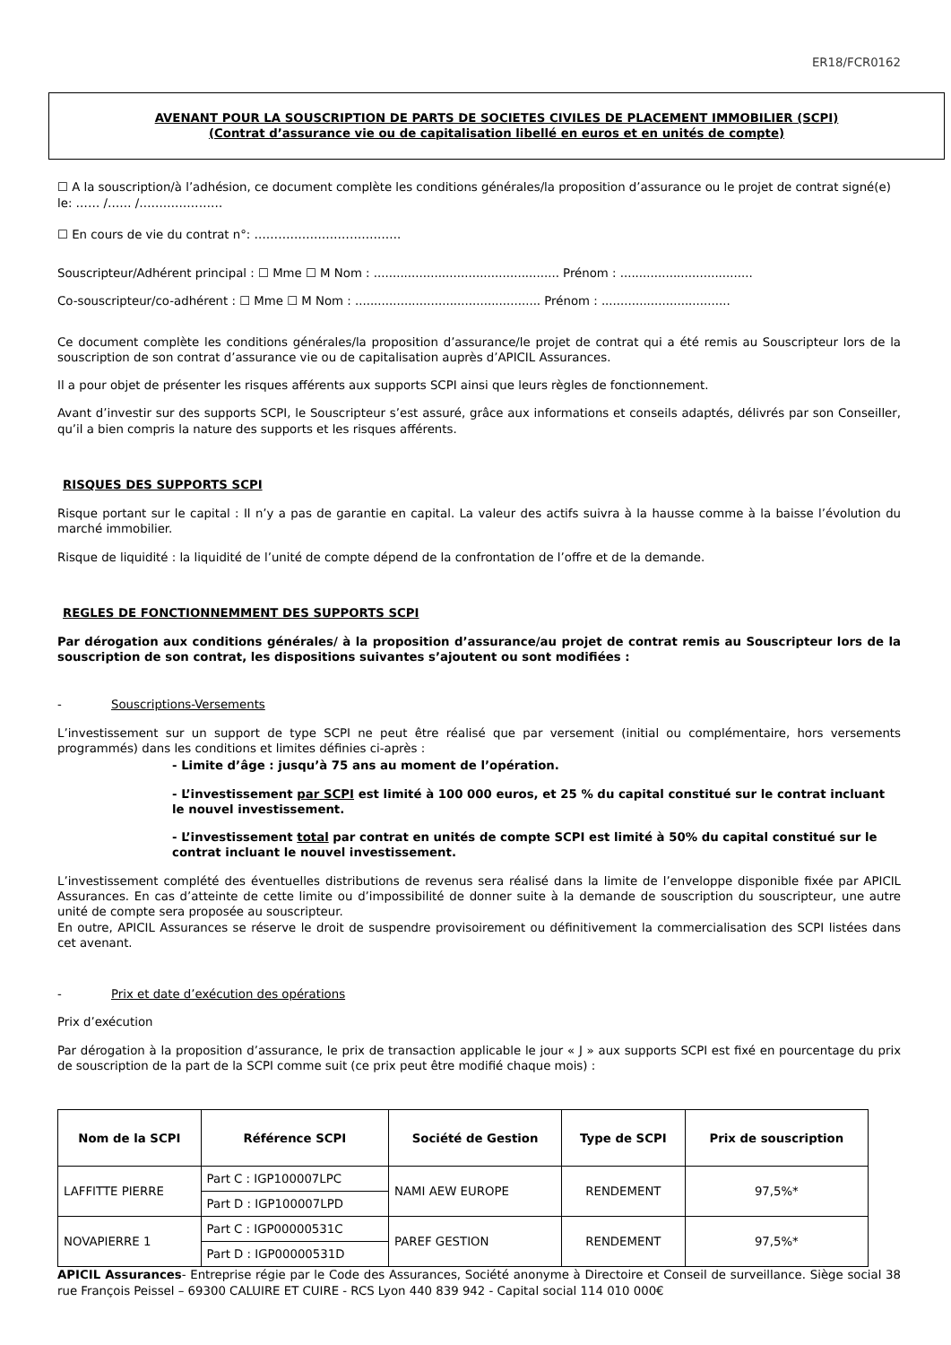ER18/FCR0162
AVENANT POUR LA SOUSCRIPTION DE PARTS DE SOCIETES CIVILES DE PLACEMENT IMMOBILIER (SCPI)
(Contrat d’assurance vie ou de capitalisation libellé en euros et en unités de compte)
☐ A la souscription/à l’adhésion, ce document complète les conditions générales/la proposition d’assurance ou le projet de contrat signé(e) le: …… /…… /…………………
☐ En cours de vie du contrat n°: ……………………………….
Souscripteur/Adhérent principal : ☐ Mme ☐ M Nom : ................................................. Prénom : ...................................
Co-souscripteur/co-adhérent : ☐ Mme ☐ M Nom : ................................................. Prénom : ..................................
Ce document complète les conditions générales/la proposition d’assurance/le projet de contrat qui a été remis au Souscripteur lors de la souscription de son contrat d’assurance vie ou de capitalisation auprès d’APICIL Assurances.
Il a pour objet de présenter les risques afférents aux supports SCPI ainsi que leurs règles de fonctionnement.
Avant d’investir sur des supports SCPI, le Souscripteur s’est assuré, grâce aux informations et conseils adaptés, délivrés par son Conseiller, qu’il a bien compris la nature des supports et les risques afférents.
RISQUES DES SUPPORTS SCPI
Risque portant sur le capital : Il n’y a pas de garantie en capital. La valeur des actifs suivra à la hausse comme à la baisse l’évolution du marché immobilier.
Risque de liquidité : la liquidité de l’unité de compte dépend de la confrontation de l’offre et de la demande.
REGLES DE FONCTIONNEMMENT DES SUPPORTS SCPI
Par dérogation aux conditions générales/ à la proposition d’assurance/au projet de contrat remis au Souscripteur lors de la souscription de son contrat, les dispositions suivantes s’ajoutent ou sont modifiées :
- Souscriptions-Versements
L’investissement sur un support de type SCPI ne peut être réalisé que par versement (initial ou complémentaire, hors versements programmés) dans les conditions et limites définies ci-après :
- Limite d’âge : jusqu’à 75 ans au moment de l’opération.
- L’investissement par SCPI est limité à 100 000 euros, et 25 % du capital constitué sur le contrat incluant le nouvel investissement.
- L’investissement total par contrat en unités de compte SCPI est limité à 50% du capital constitué sur le contrat incluant le nouvel investissement.
L’investissement complété des éventuelles distributions de revenus sera réalisé dans la limite de l’enveloppe disponible fixée par APICIL Assurances. En cas d’atteinte de cette limite ou d’impossibilité de donner suite à la demande de souscription du souscripteur, une autre unité de compte sera proposée au souscripteur.
En outre, APICIL Assurances se réserve le droit de suspendre provisoirement ou définitivement la commercialisation des SCPI listées dans cet avenant.
- Prix et date d’exécution des opérations
Prix d’exécution
Par dérogation à la proposition d’assurance, le prix de transaction applicable le jour « J » aux supports SCPI est fixé en pourcentage du prix de souscription de la part de la SCPI comme suit (ce prix peut être modifié chaque mois) :
| Nom de la SCPI | Référence SCPI | Société de Gestion | Type de SCPI | Prix de souscription |
| --- | --- | --- | --- | --- |
| LAFFITTE PIERRE | Part C : IGP100007LPC | NAMI AEW EUROPE | RENDEMENT | 97,5%* |
| | Part D : IGP100007LPD | | | |
| NOVAPIERRE 1 | Part C : IGP00000531C | PAREF GESTION | RENDEMENT | 97,5%* |
| | Part D : IGP00000531D | | | |
APICIL Assurances- Entreprise régie par le Code des Assurances, Société anonyme à Directoire et Conseil de surveillance. Siège social 38 rue François Peissel – 69300 CALUIRE ET CUIRE - RCS Lyon 440 839 942 - Capital social 114 010 000€